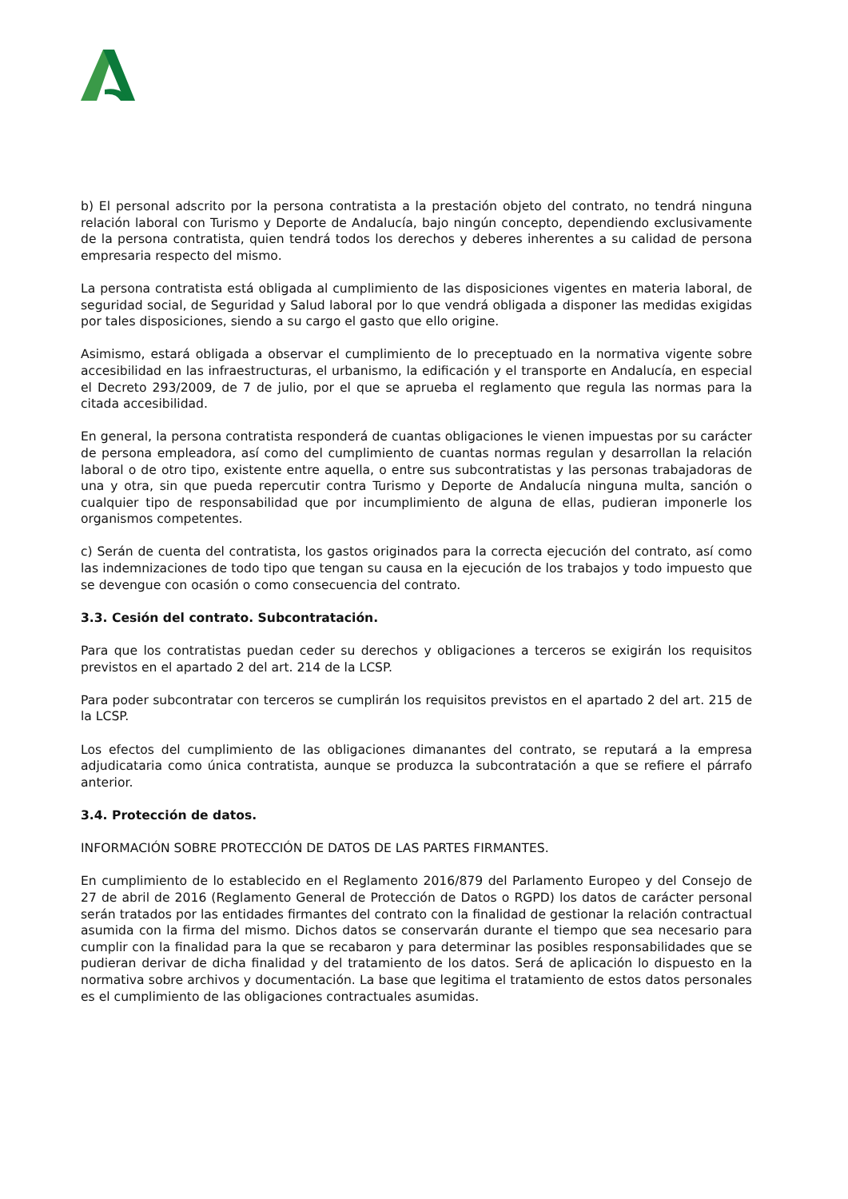b) El personal adscrito por la persona contratista a la prestación objeto del contrato, no tendrá ninguna relación laboral con Turismo y Deporte de Andalucía, bajo ningún concepto, dependiendo exclusivamente de la persona contratista, quien tendrá todos los derechos y deberes inherentes a su calidad de persona empresaria respecto del mismo.
La persona contratista está obligada al cumplimiento de las disposiciones vigentes en materia laboral, de seguridad social, de Seguridad y Salud laboral por lo que vendrá obligada a disponer las medidas exigidas por tales disposiciones, siendo a su cargo el gasto que ello origine.
Asimismo, estará obligada a observar el cumplimiento de lo preceptuado en la normativa vigente sobre accesibilidad en las infraestructuras, el urbanismo, la edificación y el transporte en Andalucía, en especial el Decreto 293/2009, de 7 de julio, por el que se aprueba el reglamento que regula las normas para la citada accesibilidad.
En general, la persona contratista responderá de cuantas obligaciones le vienen impuestas por su carácter de persona empleadora, así como del cumplimiento de cuantas normas regulan y desarrollan la relación laboral o de otro tipo, existente entre aquella, o entre sus subcontratistas y las personas trabajadoras de una y otra, sin que pueda repercutir contra Turismo y Deporte de Andalucía ninguna multa, sanción o cualquier tipo de responsabilidad que por incumplimiento de alguna de ellas, pudieran imponerle los organismos competentes.
c) Serán de cuenta del contratista, los gastos originados para la correcta ejecución del contrato, así como las indemnizaciones de todo tipo que tengan su causa en la ejecución de los trabajos y todo impuesto que se devengue con ocasión o como consecuencia del contrato.
3.3. Cesión del contrato. Subcontratación.
Para que los contratistas puedan ceder su derechos y obligaciones a terceros se exigirán los requisitos previstos en el apartado 2 del art. 214 de la LCSP.
Para poder subcontratar con terceros se cumplirán los requisitos previstos en el apartado 2 del art. 215 de la LCSP.
Los efectos del cumplimiento de las obligaciones dimanantes del contrato, se reputará a la empresa adjudicataria como única contratista, aunque se produzca la subcontratación a que se refiere el párrafo anterior.
3.4. Protección de datos.
INFORMACIÓN SOBRE PROTECCIÓN DE DATOS DE LAS PARTES FIRMANTES.
En cumplimiento de lo establecido en el Reglamento 2016/879 del Parlamento Europeo y del Consejo de 27 de abril de 2016 (Reglamento General de Protección de Datos o RGPD) los datos de carácter personal serán tratados por las entidades firmantes del contrato con la finalidad de gestionar la relación contractual asumida con la firma del mismo. Dichos datos se conservarán durante el tiempo que sea necesario para cumplir con la finalidad para la que se recabaron y para determinar las posibles responsabilidades que se pudieran derivar de dicha finalidad y del tratamiento de los datos. Será de aplicación lo dispuesto en la normativa sobre archivos y documentación. La base que legitima el tratamiento de estos datos personales es el cumplimiento de las obligaciones contractuales asumidas.